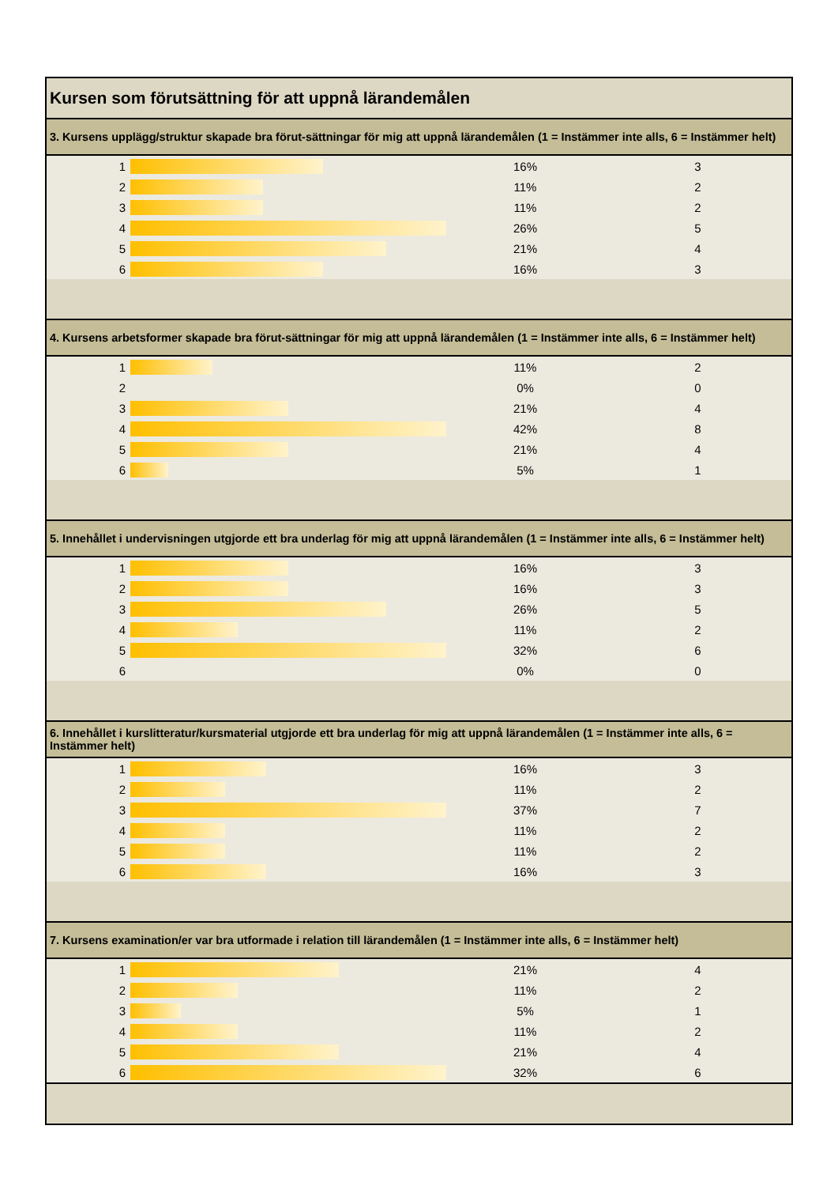| Kursen som förutsättning för att uppnå lärandemålen | | | |
| 3. Kursens upplägg/struktur skapade bra förut-sättningar för mig att uppnå lärandemålen (1 = Instämmer inte alls, 6 = Instämmer helt) | | | |
| 1 | | 16% | 3 |
| 2 | | 11% | 2 |
| 3 | | 11% | 2 |
| 4 | | 26% | 5 |
| 5 | | 21% | 4 |
| 6 | | 16% | 3 |
| 4. Kursens arbetsformer skapade bra förut-sättningar för mig att uppnå lärandemålen (1 = Instämmer inte alls, 6 = Instämmer helt) | | | |
| 1 | | 11% | 2 |
| 2 | | 0% | 0 |
| 3 | | 21% | 4 |
| 4 | | 42% | 8 |
| 5 | | 21% | 4 |
| 6 | | 5% | 1 |
| 5. Innehållet i undervisningen utgjorde ett bra underlag för mig att uppnå lärandemålen (1 = Instämmer inte alls, 6 = Instämmer helt) | | | |
| 1 | | 16% | 3 |
| 2 | | 16% | 3 |
| 3 | | 26% | 5 |
| 4 | | 11% | 2 |
| 5 | | 32% | 6 |
| 6 | | 0% | 0 |
| 6. Innehållet i kurslitteratur/kursmaterial utgjorde ett bra underlag för mig att uppnå lärandemålen (1 = Instämmer inte alls, 6 = Instämmer helt) | | | |
| 1 | | 16% | 3 |
| 2 | | 11% | 2 |
| 3 | | 37% | 7 |
| 4 | | 11% | 2 |
| 5 | | 11% | 2 |
| 6 | | 16% | 3 |
| 7. Kursens examination/er var bra utformade i relation till lärandemålen (1 = Instämmer inte alls, 6 = Instämmer helt) | | | |
| 1 | | 21% | 4 |
| 2 | | 11% | 2 |
| 3 | | 5% | 1 |
| 4 | | 11% | 2 |
| 5 | | 21% | 4 |
| 6 | | 32% | 6 |